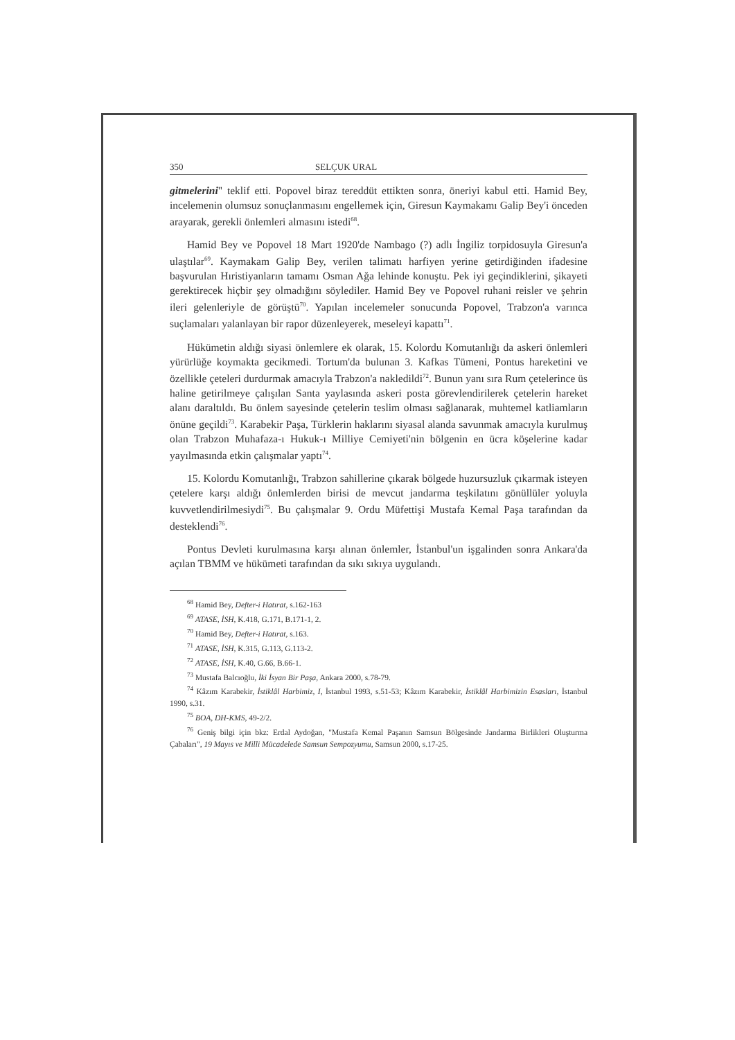350 SELÇUK URAL
gitmelerini" teklif etti. Popovel biraz tereddüt ettikten sonra, öneriyi kabul etti. Hamid Bey, incelemenin olumsuz sonuçlanmasını engellemek için, Giresun Kaymakamı Galip Bey'i önceden arayarak, gerekli önlemleri almasını istedi<sup>68</sup>.
Hamid Bey ve Popovel 18 Mart 1920'de Nambago (?) adlı İngiliz torpidosuyla Giresun'a ulaştılar<sup>69</sup>. Kaymakam Galip Bey, verilen talimatı harfiyen yerine getirdiğinden ifadesine başvurulan Hıristiyanların tamamı Osman Ağa lehinde konuştu. Pek iyi geçindiklerini, şikayeti gerektirecek hiçbir şey olmadığını söylediler. Hamid Bey ve Popovel ruhani reisler ve şehrin ileri gelenleriyle de görüştü<sup>70</sup>. Yapılan incelemeler sonucunda Popovel, Trabzon'a varınca suçlamaları yalanlayan bir rapor düzenleyerek, meseleyi kapattı<sup>71</sup>.
Hükümetin aldığı siyasi önlemlere ek olarak, 15. Kolordu Komutanlığı da askeri önlemleri yürürlüğe koymakta gecikmedi. Tortum'da bulunan 3. Kafkas Tümeni, Pontus hareketini ve özellikle çeteleri durdurmak amacıyla Trabzon'a nakledildi<sup>72</sup>. Bunun yanı sıra Rum çetelerince üs haline getirilmeye çalışılan Santa yaylasında askeri posta görevlendirilerek çetelerin hareket alanı daraltıldı. Bu önlem sayesinde çetelerin teslim olması sağlanarak, muhtemel katliamların önüne geçildi<sup>73</sup>. Karabekir Paşa, Türklerin haklarını siyasal alanda savunmak amacıyla kurulmuş olan Trabzon Muhafaza-ı Hukuk-ı Milliye Cemiyeti'nin bölgenin en ücra köşelerine kadar yayılmasında etkin çalışmalar yaptı<sup>74</sup>.
15. Kolordu Komutanlığı, Trabzon sahillerine çıkarak bölgede huzursuzluk çıkarmak isteyen çetelere karşı aldığı önlemlerden birisi de mevcut jandarma teşkilatını gönüllüler yoluyla kuvvetlendirilmesiydi<sup>75</sup>. Bu çalışmalar 9. Ordu Müfettişi Mustafa Kemal Paşa tarafından da desteklendi<sup>76</sup>.
Pontus Devleti kurulmasına karşı alınan önlemler, İstanbul'un işgalinden sonra Ankara'da açılan TBMM ve hükümeti tarafından da sıkı sıkıya uygulandı.
<sup>68</sup> Hamid Bey, Defter-i Hatırat, s.162-163
<sup>69</sup> ATASE, İSH, K.418, G.171, B.171-1, 2.
<sup>70</sup> Hamid Bey, Defter-i Hatırat, s.163.
<sup>71</sup> ATASE, İSH, K.315, G.113, G.113-2.
<sup>72</sup> ATASE, İSH, K.40, G.66, B.66-1.
<sup>73</sup> Mustafa Balcıoğlu, İki İsyan Bir Paşa, Ankara 2000, s.78-79.
<sup>74</sup> Kâzım Karabekir, İstiklâl Harbimiz, I, İstanbul 1993, s.51-53; Kâzım Karabekir, İstiklâl Harbimizin Esasları, İstanbul 1990, s.31.
<sup>75</sup> BOA, DH-KMS, 49-2/2.
<sup>76</sup> Geniş bilgi için bkz: Erdal Aydoğan, "Mustafa Kemal Paşanın Samsun Bölgesinde Jandarma Birlikleri Oluşturma Çabaları", 19 Mayıs ve Milli Mücadelede Samsun Sempozyumu, Samsun 2000, s.17-25.